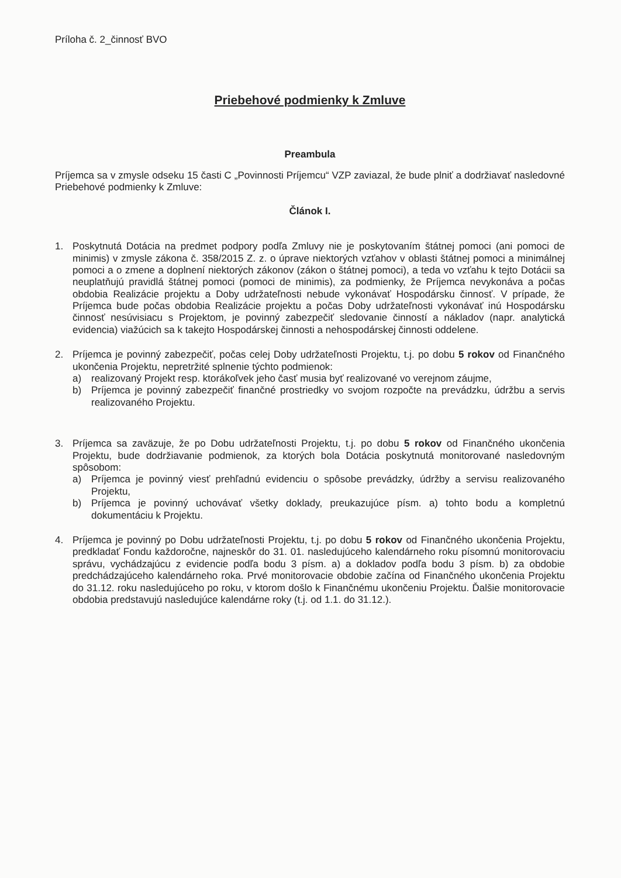Príloha č. 2_činnosť BVO
Priebehové podmienky k Zmluve
Preambula
Príjemca sa v zmysle odseku 15 časti C „Povinnosti Príjemcu“ VZP zaviazal, že bude plniť a dodržiavať nasledovné Priebehové podmienky k Zmluve:
Článok I.
1. Poskytnutá Dotácia na predmet podpory podľa Zmluvy nie je poskytovaním štátnej pomoci (ani pomoci de minimis) v zmysle zákona č. 358/2015 Z. z. o úprave niektorých vzťahov v oblasti štátnej pomoci a minimálnej pomoci a o zmene a doplnení niektorých zákonov (zákon o štátnej pomoci), a teda vo vzťahu k tejto Dotácii sa neuplatňujú pravidlá štátnej pomoci (pomoci de minimis), za podmienky, že Príjemca nevykonáva a počas obdobia Realizácie projektu a Doby udržateľnosti nebude vykonávať Hospodársku činnosť. V prípade, že Príjemca bude počas obdobia Realizácie projektu a počas Doby udržateľnosti vykonávať inú Hospodársku činnosť nesúvisiacu s Projektom, je povinný zabezpečiť sledovanie činností a nákladov (napr. analytická evidencia) viažúcich sa k takejto Hospodárskej činnosti a nehospodárskej činnosti oddelene.
2. Príjemca je povinný zabezpečiť, počas celej Doby udržateľnosti Projektu, t.j. po dobu 5 rokov od Finančného ukončenia Projektu, nepretržité splnenie týchto podmienok:
a) realizovaný Projekt resp. ktorákoľvek jeho časť musia byť realizované vo verejnom záujme,
b) Príjemca je povinný zabezpečiť finančné prostriedky vo svojom rozpočte na prevádzku, údržbu a servis realizovaného Projektu.
3. Príjemca sa zaväzuje, že po Dobu udržateľnosti Projektu, t.j. po dobu 5 rokov od Finančného ukončenia Projektu, bude dodržiavanie podmienok, za ktorých bola Dotácia poskytnutá monitorované nasledovným spôsobom:
a) Príjemca je povinný viesť prehľadnú evidenciu o spôsobe prevádzky, údržby a servisu realizovaného Projektu,
b) Príjemca je povinný uchovávať všetky doklady, preukazujúce písm. a) tohto bodu a kompletnú dokumentáciu k Projektu.
4. Príjemca je povinný po Dobu udržateľnosti Projektu, t.j. po dobu 5 rokov od Finančného ukončenia Projektu, predkladať Fondu každoročne, najneskôr do 31. 01. nasledujúceho kalendárneho roku písomnú monitorovaciu správu, vychádzajúcu z evidencie podľa bodu 3 písm. a) a dokladov podľa bodu 3 písm. b) za obdobie predchádzajúceho kalendárneho roka. Prvé monitorovacie obdobie začína od Finančného ukončenia Projektu do 31.12. roku nasledujúceho po roku, v ktorom došlo k Finančnému ukončeniu Projektu. Ďalšie monitorovacie obdobia predstavujú nasledujúce kalendárne roky (t.j. od 1.1. do 31.12.).